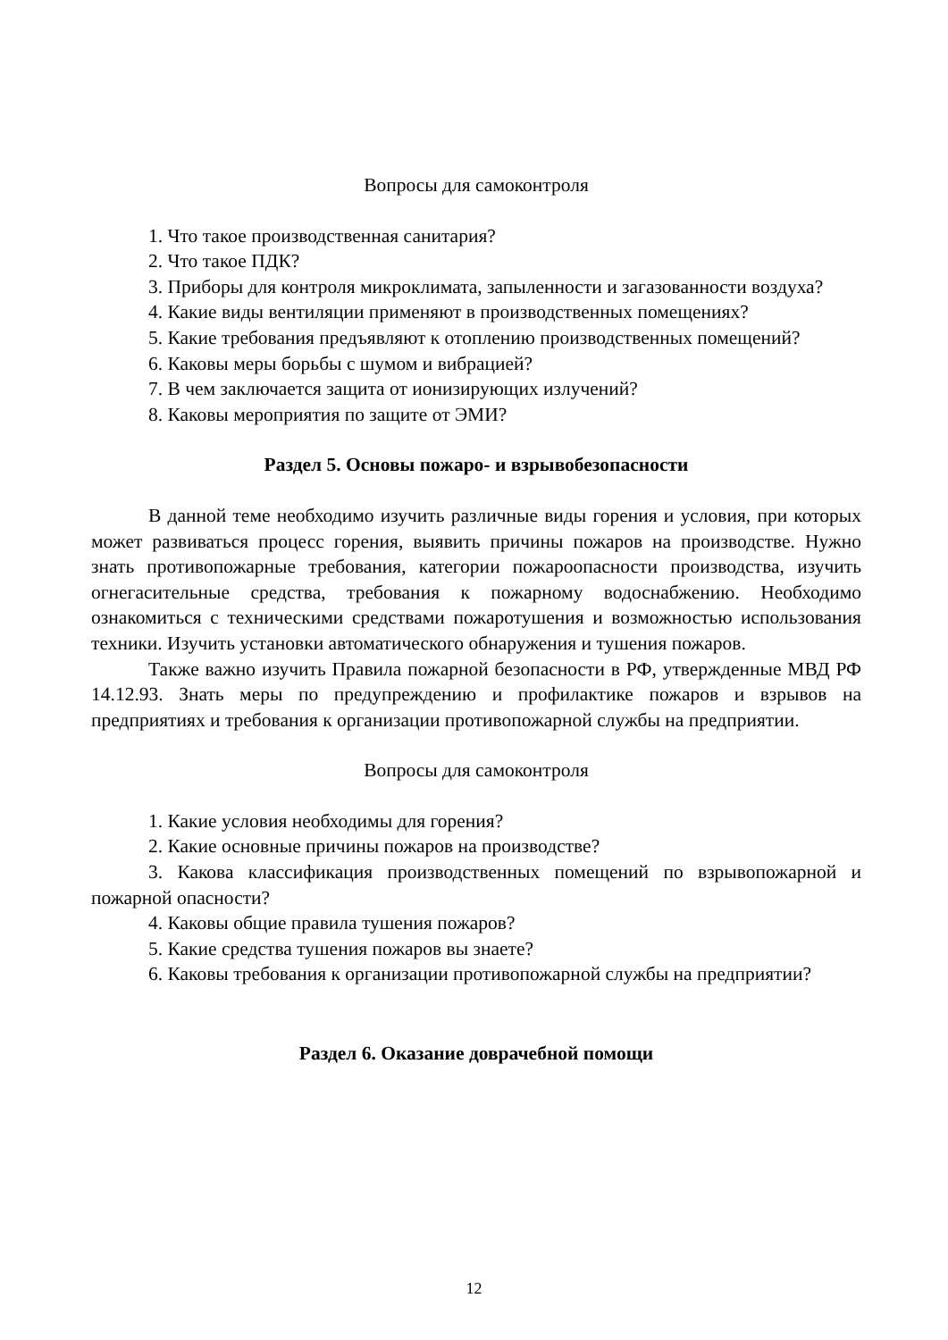Вопросы для самоконтроля
1. Что такое производственная санитария?
2. Что такое ПДК?
3. Приборы для контроля микроклимата, запыленности и загазованности воздуха?
4. Какие виды вентиляции применяют в производственных помещениях?
5. Какие требования предъявляют к отоплению производственных помещений?
6. Каковы меры борьбы с шумом и вибрацией?
7. В чем заключается защита от ионизирующих излучений?
8. Каковы мероприятия по защите от ЭМИ?
Раздел 5. Основы пожаро- и взрывобезопасности
В данной теме необходимо изучить различные виды горения и условия, при которых может развиваться процесс горения, выявить причины пожаров на производстве. Нужно знать противопожарные требования, категории пожароопасности производства, изучить огнегасительные средства, требования к пожарному водоснабжению. Необходимо ознакомиться с техническими средствами пожаротушения и возможностью использования техники. Изучить установки автоматического обнаружения и тушения пожаров.
Также важно изучить Правила пожарной безопасности в РФ, утвержденные МВД РФ 14.12.93. Знать меры по предупреждению и профилактике пожаров и взрывов на предприятиях и требования к организации противопожарной службы на предприятии.
Вопросы для самоконтроля
1. Какие условия необходимы для горения?
2. Какие основные причины пожаров на производстве?
3. Какова классификация производственных помещений по взрывопожарной и пожарной опасности?
4. Каковы общие правила тушения пожаров?
5. Какие средства тушения пожаров вы знаете?
6. Каковы требования к организации противопожарной службы на предприятии?
Раздел 6. Оказание доврачебной помощи
12